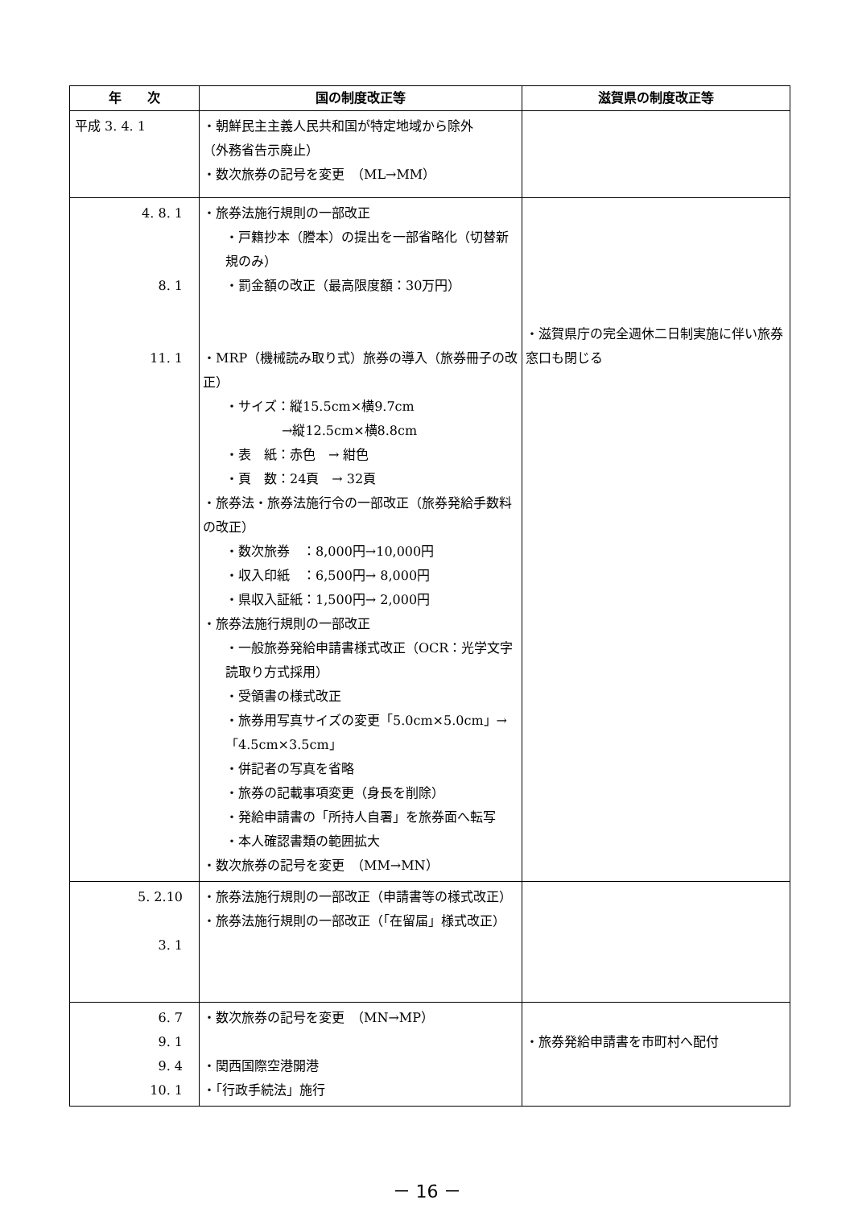| 年 次 | 国の制度改正等 | 滋賀県の制度改正等 |
| --- | --- | --- |
| 平成 3. 4. 1 | ・朝鮮民主主義人民共和国が特定地域から除外 （外務省告示廃止） ・数次旅券の記号を変更 （ML→MM） | |
| 4. 8. 1 8. 1 11. 1 | ・旅券法施行規則の一部改正 ・戸籍抄本（謄本）の提出を一部省略化（切替新規のみ） ・罰金額の改正（最高限度額：30万円） ・MRP（機械読み取り式）旅券の導入（旅券冊子の改正） ・サイズ：縦15.5cm×横9.7cm →縦12.5cm×横8.8cm ・表 紙：赤色 → 紺色 ・頁 数：24頁 → 32頁 ・旅券法・旅券法施行令の一部改正（旅券発給手数料の改正） ・数次旅券 ：8,000円→10,000円 ・収入印紙 ：6,500円→ 8,000円 ・県収入証紙：1,500円→ 2,000円 ・旅券法施行規則の一部改正 ・一般旅券発給申請書様式改正（OCR：光学文字読取り方式採用） ・受領書の様式改正 ・旅券用写真サイズの変更「5.0cm×5.0cm」→「4.5cm×3.5cm」 ・併記者の写真を省略 ・旅券の記載事項変更（身長を削除） ・発給申請書の「所持人自署」を旅券面へ転写 ・本人確認書類の範囲拡大 ・数次旅券の記号を変更 （MM→MN） | ・滋賀県庁の完全週休二日制実施に伴い旅券窓口も閉じる |
| 5. 2.10 3. 1 | ・旅券法施行規則の一部改正（申請書等の様式改正） ・旅券法施行規則の一部改正（「在留届」様式改正） | |
| 6. 7 9. 1 9. 4 10. 1 | ・数次旅券の記号を変更 （MN→MP） ・関西国際空港開港 ・「行政手続法」施行 | ・旅券発給申請書を市町村へ配付 |
－ 16 －